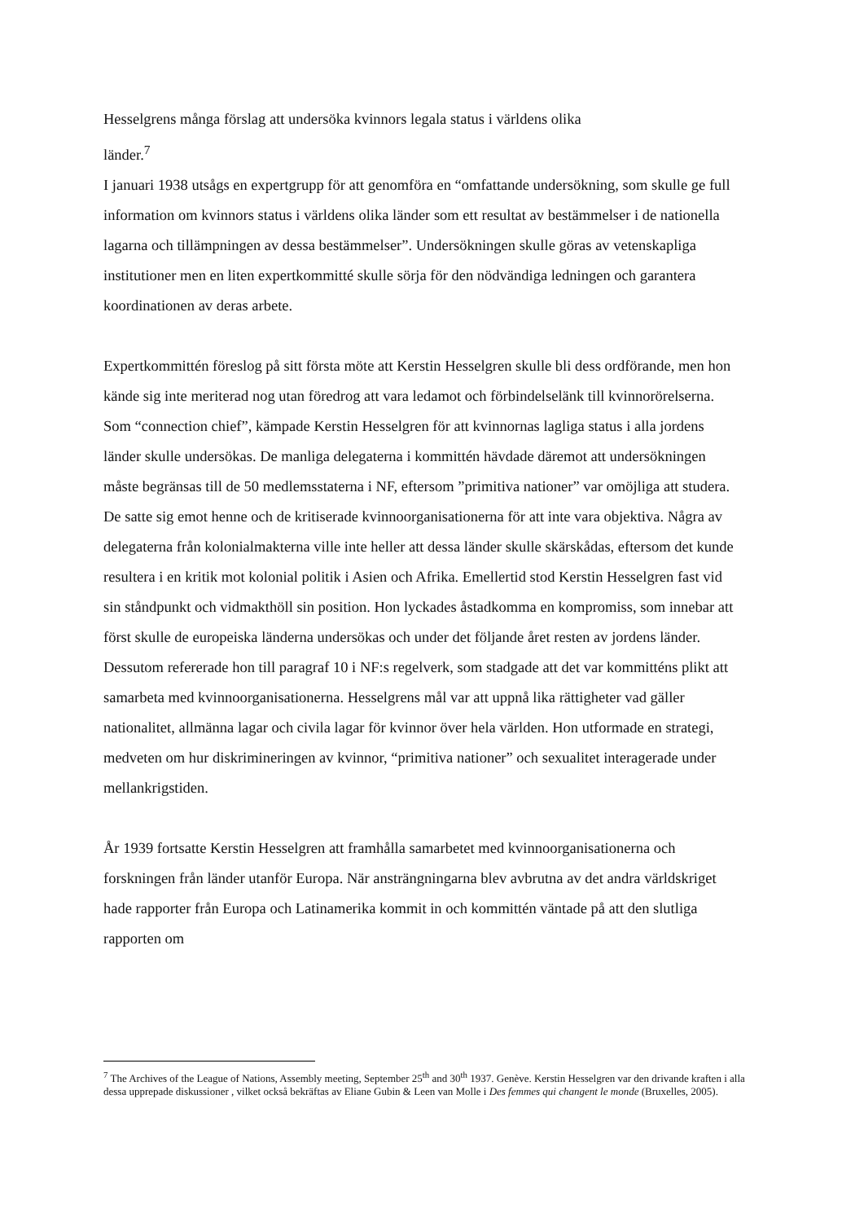Hesselgrens många förslag att undersöka kvinnors legala status i världens olika
länder.<sup>7</sup>
I januari 1938 utsågs en expertgrupp för att genomföra en “omfattande undersökning, som skulle ge full information om kvinnors status i världens olika länder som ett resultat av bestämmelser i de nationella lagarna och tillämpningen av dessa bestämmelser”. Undersökningen skulle göras av vetenskapliga institutioner men en liten expertkommitté skulle sörja för den nödvändiga ledningen och garantera koordinationen av deras arbete.
Expertkommittén föreslog på sitt första möte att Kerstin Hesselgren skulle bli dess ordförande, men hon kände sig inte meriterad nog utan föredrog att vara ledamot och förbindelselänk till kvinnorörelserna. Som “connection chief”, kämpade Kerstin Hesselgren för att kvinnornas lagliga status i alla jordens länder skulle undersökas. De manliga delegaterna i kommittén hävdade däremot att undersökningen måste begränsas till de 50 medlemsstaterna i NF, eftersom ”primitiva nationer” var omöjliga att studera. De satte sig emot henne och de kritiserade kvinnoorganisationerna för att inte vara objektiva. Några av delegaterna från kolonialmakterna ville inte heller att dessa länder skulle skärskådas, eftersom det kunde resultera i en kritik mot kolonial politik i Asien och Afrika. Emellertid stod Kerstin Hesselgren fast vid sin ståndpunkt och vidmakthöll sin position. Hon lyckades åstadkomma en kompromiss, som innebar att först skulle de europeiska länderna undersökas och under det följande året resten av jordens länder. Dessutom refererade hon till paragraf 10 i NF:s regelverk, som stadgade att det var kommitténs plikt att samarbeta med kvinnoorganisationerna. Hesselgrens mål var att uppnå lika rättigheter vad gäller nationalitet, allmänna lagar och civila lagar för kvinnor över hela världen. Hon utformade en strategi, medveten om hur diskrimineringen av kvinnor, “primitiva nationer” och sexualitet interagerade under mellankrigstiden.
År 1939 fortsatte Kerstin Hesselgren att framhålla samarbetet med kvinnoorganisationerna och forskningen från länder utanför Europa. När ansträngningarna blev avbrutna av det andra världskriget hade rapporter från Europa och Latinamerika kommit in och kommittén väntade på att den slutliga rapporten om
<sup>7</sup> The Archives of the League of Nations, Assembly meeting, September 25<sup>th</sup> and 30<sup>th</sup> 1937. Genève. Kerstin Hesselgren var den drivande kraften i alla dessa upprepade diskussioner , vilket också bekräftas av Eliane Gubin & Leen van Molle i Des femmes qui changent le monde (Bruxelles, 2005).